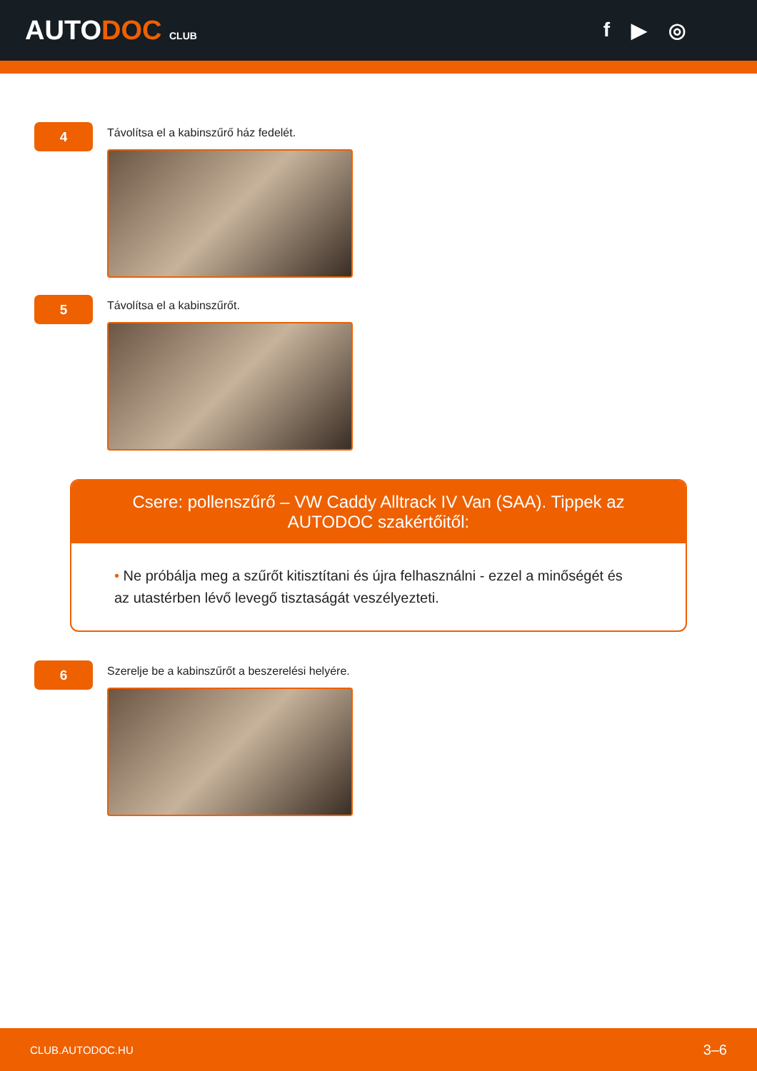AUTODOC CLUB
f ▶ ◎
4
Távolítsa el a kabinszűrő ház fedelét.
5
Távolítsa el a kabinszűrőt.
Csere: pollenszűrő – VW Caddy Alltrack IV Van (SAA). Tippek az AUTODOC szakértőitől:
• Ne próbálja meg a szűrőt kitisztítani és újra felhasználni - ezzel a minőségét és az utastérben lévő levegő tisztaságát veszélyezteti.
6
Szerelje be a kabinszűrőt a beszerelési helyére.
CLUB.AUTODOC.HU 3–6